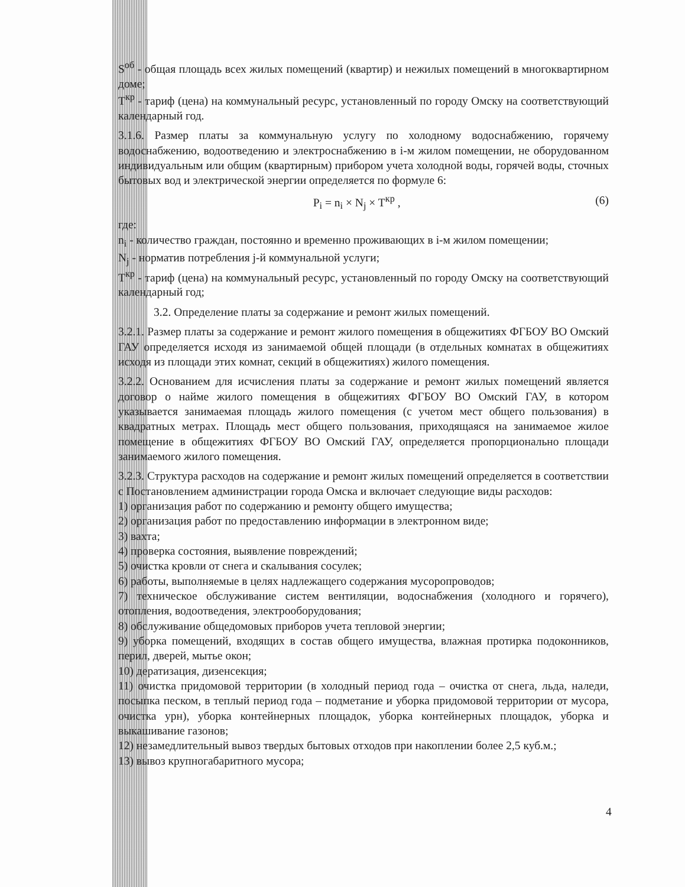S<sup>об</sup> - общая площадь всех жилых помещений (квартир) и нежилых помещений в многоквартирном доме;
T<sup>кр</sup> - тариф (цена) на коммунальный ресурс, установленный по городу Омску на соответствующий календарный год.
3.1.6. Размер платы за коммунальную услугу по холодному водоснабжению, горячему водоснабжению, водоотведению и электроснабжению в i-м жилом помещении, не оборудованном индивидуальным или общим (квартирным) прибором учета холодной воды, горячей воды, сточных бытовых вод и электрической энергии определяется по формуле 6:
P<sub>i</sub> = n<sub>i</sub> × N<sub>j</sub> × T<sup>кр</sup> , (6)
где:
n<sub>i</sub> - количество граждан, постоянно и временно проживающих в i-м жилом помещении;
N<sub>j</sub> - норматив потребления j-й коммунальной услуги;
T<sup>кр</sup> - тариф (цена) на коммунальный ресурс, установленный по городу Омску на соответствующий календарный год;
3.2. Определение платы за содержание и ремонт жилых помещений.
3.2.1. Размер платы за содержание и ремонт жилого помещения в общежитиях ФГБОУ ВО Омский ГАУ определяется исходя из занимаемой общей площади (в отдельных комнатах в общежитиях исходя из площади этих комнат, секций в общежитиях) жилого помещения.
3.2.2. Основанием для исчисления платы за содержание и ремонт жилых помещений является договор о найме жилого помещения в общежитиях ФГБОУ ВО Омский ГАУ, в котором указывается занимаемая площадь жилого помещения (с учетом мест общего пользования) в квадратных метрах. Площадь мест общего пользования, приходящаяся на занимаемое жилое помещение в общежитиях ФГБОУ ВО Омский ГАУ, определяется пропорционально площади занимаемого жилого помещения.
3.2.3. Структура расходов на содержание и ремонт жилых помещений определяется в соответствии с Постановлением администрации города Омска и включает следующие виды расходов:
1) организация работ по содержанию и ремонту общего имущества;
2) организация работ по предоставлению информации в электронном виде;
3) вахта;
4) проверка состояния, выявление повреждений;
5) очистка кровли от снега и скалывания сосулек;
6) работы, выполняемые в целях надлежащего содержания мусоропроводов;
7) техническое обслуживание систем вентиляции, водоснабжения (холодного и горячего), отопления, водоотведения, электрооборудования;
8) обслуживание общедомовых приборов учета тепловой энергии;
9) уборка помещений, входящих в состав общего имущества, влажная протирка подоконников, перил, дверей, мытье окон;
10) дератизация, дизенсекция;
11) очистка придомовой территории (в холодный период года – очистка от снега, льда, наледи, посыпка песком, в теплый период года – подметание и уборка придомовой территории от мусора, очистка урн), уборка контейнерных площадок, уборка контейнерных площадок, уборка и выкашивание газонов;
12) незамедлительный вывоз твердых бытовых отходов при накоплении более 2,5 куб.м.;
13) вывоз крупногабаритного мусора;
4